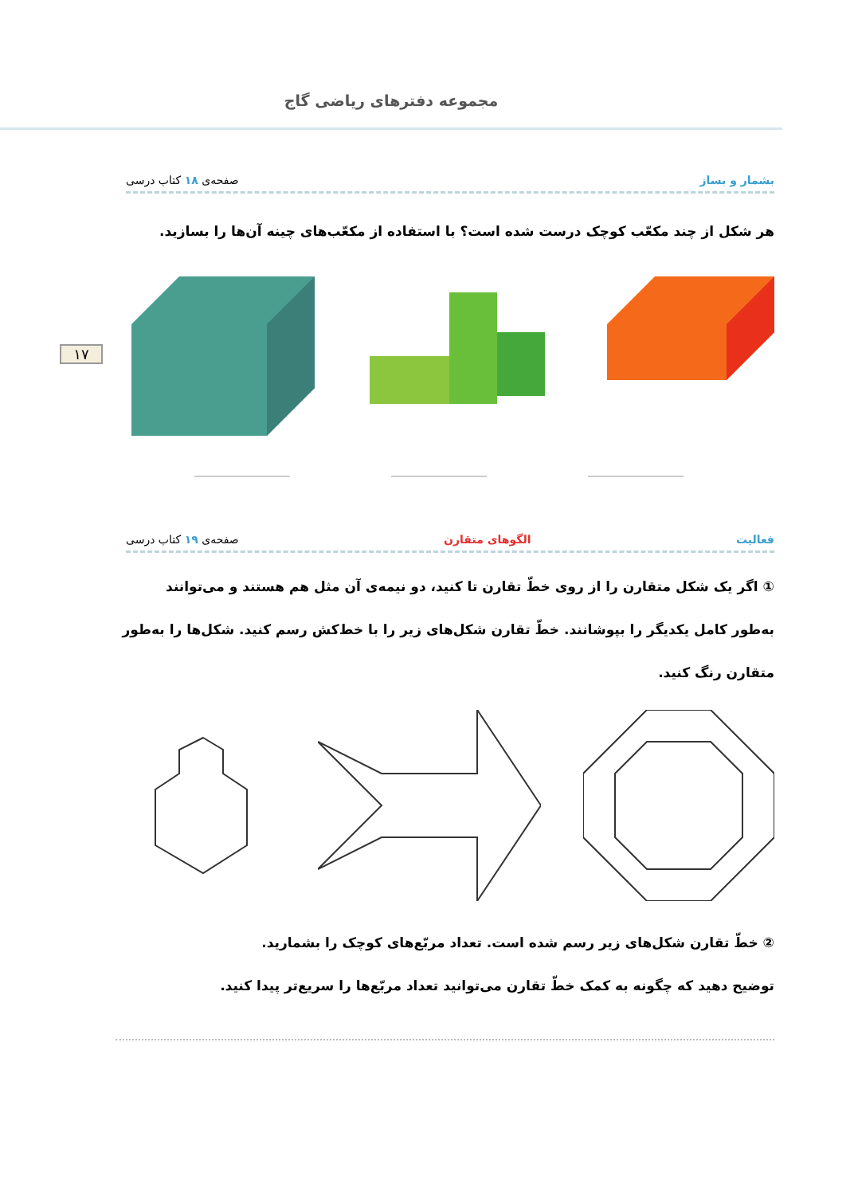مجموعه دفترهای ریاضی گاج
۱۷
بشمار و بساز صفحه‌ی ۱۸ کتاب درسی
هر شکل از چند مکعّب کوچک درست شده است؟ با استفاده از مکعّب‌های چینه آن‌ها را بسازید.
فعالیت الگوهای متقارن صفحه‌ی ۱۹ کتاب درسی
① اگر یک شکل متقارن را از روی خطّ تقارن تا کنید، دو نیمه‌ی آن مثل هم هستند و می‌توانند به‌طور کامل یکدیگر را بپوشانند. خطّ تقارن شکل‌های زیر را با خط‌کش رسم کنید. شکل‌ها را به‌طور متقارن رنگ کنید.
② خطّ تقارن شکل‌های زیر رسم شده است. تعداد مربّع‌های کوچک را بشمارید.
توضیح دهید که چگونه به کمک خطّ تقارن می‌توانید تعداد مربّع‌ها را سریع‌تر پیدا کنید.